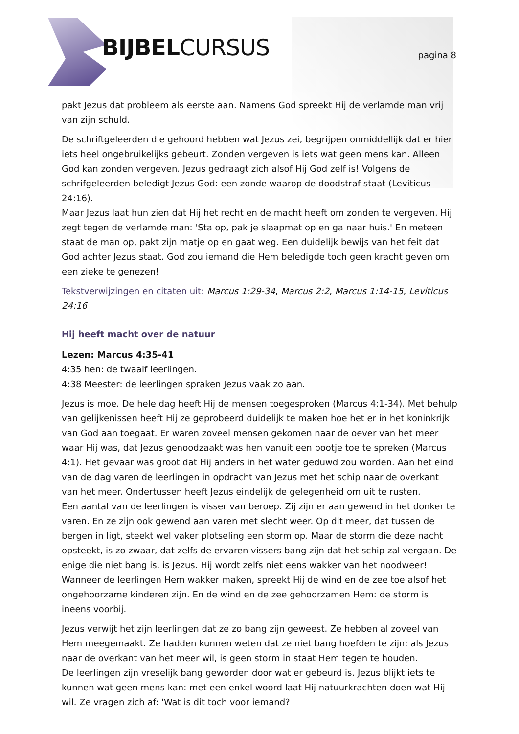BIJBELCURSUS pagina 8
pakt Jezus dat probleem als eerste aan. Namens God spreekt Hij de verlamde man vrij van zijn schuld.
De schriftgeleerden die gehoord hebben wat Jezus zei, begrijpen onmiddellijk dat er hier iets heel ongebruikelijks gebeurt. Zonden vergeven is iets wat geen mens kan. Alleen God kan zonden vergeven. Jezus gedraagt zich alsof Hij God zelf is! Volgens de schrifgeleerden beledigt Jezus God: een zonde waarop de doodstraf staat (Leviticus 24:16).
Maar Jezus laat hun zien dat Hij het recht en de macht heeft om zonden te vergeven. Hij zegt tegen de verlamde man: 'Sta op, pak je slaapmat op en ga naar huis.' En meteen staat de man op, pakt zijn matje op en gaat weg. Een duidelijk bewijs van het feit dat God achter Jezus staat. God zou iemand die Hem beledigde toch geen kracht geven om een zieke te genezen!
Tekstverwijzingen en citaten uit: Marcus 1:29-34, Marcus 2:2, Marcus 1:14-15, Leviticus 24:16
Hij heeft macht over de natuur
Lezen: Marcus 4:35-41
4:35 hen: de twaalf leerlingen.
4:38 Meester: de leerlingen spraken Jezus vaak zo aan.
Jezus is moe. De hele dag heeft Hij de mensen toegesproken (Marcus 4:1-34). Met behulp van gelijkenissen heeft Hij ze geprobeerd duidelijk te maken hoe het er in het koninkrijk van God aan toegaat. Er waren zoveel mensen gekomen naar de oever van het meer waar Hij was, dat Jezus genoodzaakt was hen vanuit een bootje toe te spreken (Marcus 4:1). Het gevaar was groot dat Hij anders in het water geduwd zou worden. Aan het eind van de dag varen de leerlingen in opdracht van Jezus met het schip naar de overkant van het meer. Ondertussen heeft Jezus eindelijk de gelegenheid om uit te rusten.
Een aantal van de leerlingen is visser van beroep. Zij zijn er aan gewend in het donker te varen. En ze zijn ook gewend aan varen met slecht weer. Op dit meer, dat tussen de bergen in ligt, steekt wel vaker plotseling een storm op. Maar de storm die deze nacht opsteekt, is zo zwaar, dat zelfs de ervaren vissers bang zijn dat het schip zal vergaan. De enige die niet bang is, is Jezus. Hij wordt zelfs niet eens wakker van het noodweer! Wanneer de leerlingen Hem wakker maken, spreekt Hij de wind en de zee toe alsof het ongehoorzame kinderen zijn. En de wind en de zee gehoorzamen Hem: de storm is ineens voorbij.
Jezus verwijt het zijn leerlingen dat ze zo bang zijn geweest. Ze hebben al zoveel van Hem meegemaakt. Ze hadden kunnen weten dat ze niet bang hoefden te zijn: als Jezus naar de overkant van het meer wil, is geen storm in staat Hem tegen te houden.
De leerlingen zijn vreselijk bang geworden door wat er gebeurd is. Jezus blijkt iets te kunnen wat geen mens kan: met een enkel woord laat Hij natuurkrachten doen wat Hij wil. Ze vragen zich af: 'Wat is dit toch voor iemand?